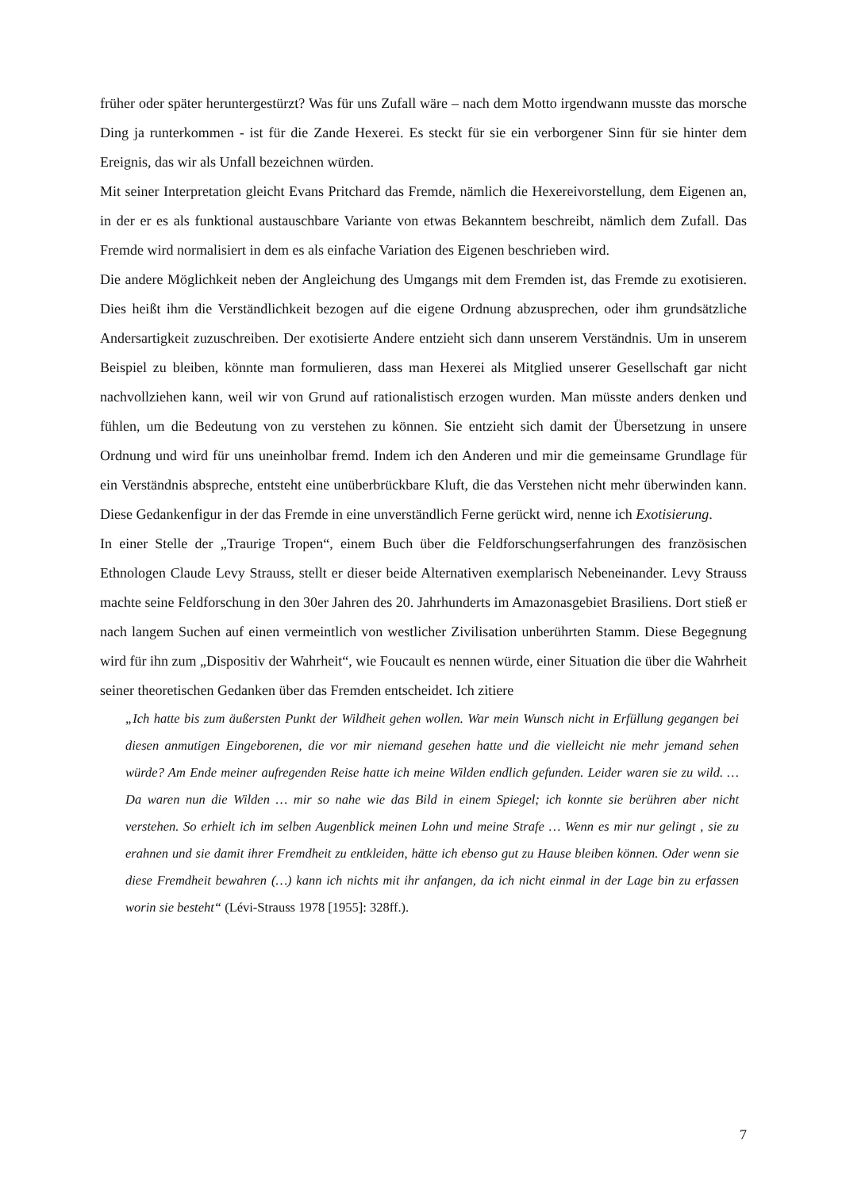früher oder später heruntergestürzt? Was für uns Zufall wäre – nach dem Motto irgendwann musste das morsche Ding ja runterkommen - ist für die Zande Hexerei. Es steckt für sie ein verborgener Sinn für sie hinter dem Ereignis, das wir als Unfall bezeichnen würden.
Mit seiner Interpretation gleicht Evans Pritchard das Fremde, nämlich die Hexereivorstellung, dem Eigenen an, in der er es als funktional austauschbare Variante von etwas Bekanntem beschreibt, nämlich dem Zufall. Das Fremde wird normalisiert in dem es als einfache Variation des Eigenen beschrieben wird.
Die andere Möglichkeit neben der Angleichung des Umgangs mit dem Fremden ist, das Fremde zu exotisieren. Dies heißt ihm die Verständlichkeit bezogen auf die eigene Ordnung abzusprechen, oder ihm grundsätzliche Andersartigkeit zuzuschreiben. Der exotisierte Andere entzieht sich dann unserem Verständnis. Um in unserem Beispiel zu bleiben, könnte man formulieren, dass man Hexerei als Mitglied unserer Gesellschaft gar nicht nachvollziehen kann, weil wir von Grund auf rationalistisch erzogen wurden. Man müsste anders denken und fühlen, um die Bedeutung von zu verstehen zu können. Sie entzieht sich damit der Übersetzung in unsere Ordnung und wird für uns uneinholbar fremd. Indem ich den Anderen und mir die gemeinsame Grundlage für ein Verständnis abspreche, entsteht eine unüberbrückbare Kluft, die das Verstehen nicht mehr überwinden kann. Diese Gedankenfigur in der das Fremde in eine unverständlich Ferne gerückt wird, nenne ich Exotisierung.
In einer Stelle der „Traurige Tropen“, einem Buch über die Feldforschungserfahrungen des französischen Ethnologen Claude Levy Strauss, stellt er dieser beide Alternativen exemplarisch Nebeneinander. Levy Strauss machte seine Feldforschung in den 30er Jahren des 20. Jahrhunderts im Amazonasgebiet Brasiliens. Dort stieß er nach langem Suchen auf einen vermeintlich von westlicher Zivilisation unberührten Stamm. Diese Begegnung wird für ihn zum „Dispositiv der Wahrheit“, wie Foucault es nennen würde, einer Situation die über die Wahrheit seiner theoretischen Gedanken über das Fremden entscheidet. Ich zitiere
„Ich hatte bis zum äußersten Punkt der Wildheit gehen wollen. War mein Wunsch nicht in Erfüllung gegangen bei diesen anmutigen Eingeborenen, die vor mir niemand gesehen hatte und die vielleicht nie mehr jemand sehen würde? Am Ende meiner aufregenden Reise hatte ich meine Wilden endlich gefunden. Leider waren sie zu wild. … Da waren nun die Wilden … mir so nahe wie das Bild in einem Spiegel; ich konnte sie berühren aber nicht verstehen. So erhielt ich im selben Augenblick meinen Lohn und meine Strafe … Wenn es mir nur gelingt , sie zu erahnen und sie damit ihrer Fremdheit zu entkleiden, hätte ich ebenso gut zu Hause bleiben können. Oder wenn sie diese Fremdheit bewahren (…) kann ich nichts mit ihr anfangen, da ich nicht einmal in der Lage bin zu erfassen worin sie besteht“ (Lévi-Strauss 1978 [1955]: 328ff.).
7